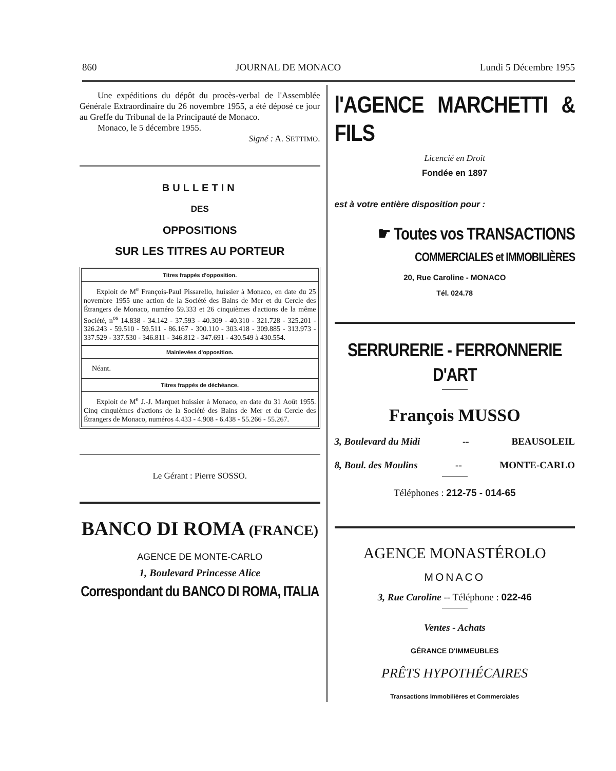860 JOURNAL DE MONACO Lundi 5 Décembre 1955
Une expéditions du dépôt du procès-verbal de l'Assemblée Générale Extraordinaire du 26 novembre 1955, a été déposé ce jour au Greffe du Tribunal de la Principauté de Monaco.
Monaco, le 5 décembre 1955.
Signé : A. SETTIMO.
BULLETIN
DES
OPPOSITIONS
SUR LES TITRES AU PORTEUR
Titres frappés d'opposition.
Exploit de M<sup>e</sup> François-Paul Pissarello, huissier à Monaco, en date du 25 novembre 1955 une action de la Société des Bains de Mer et du Cercle des Étrangers de Monaco, numéro 59.333 et 26 cinquièmes d'actions de la même Société, n<sup>os</sup> 14.838 - 34.142 - 37.593 - 40.309 - 40.310 - 321.728 - 325.201 - 326.243 - 59.510 - 59.511 - 86.167 - 300.110 - 303.418 - 309.885 - 313.973 - 337.529 - 337.530 - 346.811 - 346.812 - 347.691 - 430.549 à 430.554.
Mainlevées d'opposition.
Néant.
Titres frappés de déchéance.
Exploit de M<sup>e</sup> J.-J. Marquet huissier à Monaco, en date du 31 Août 1955. Cinq cinquièmes d'actions de la Société des Bains de Mer et du Cercle des Étrangers de Monaco, numéros 4.433 - 4.908 - 6.438 - 55.266 - 55.267.
Le Gérant : Pierre SOSSO.
BANCO DI ROMA (FRANCE)
AGENCE DE MONTE-CARLO
1, Boulevard Princesse Alice
Correspondant du BANCO DI ROMA, ITALIA
l'AGENCE MARCHETTI & FILS
Licencié en Droit
Fondée en 1897
est à votre entière disposition pour :
☛ Toutes vos TRANSACTIONS
COMMERCIALES et IMMOBILIÈRES
20, Rue Caroline - MONACO
Tél. 024.78
SERRURERIE - FERRONNERIE D'ART
François MUSSO
3, Boulevard du Midi -- BEAUSOLEIL
8, Boul. des Moulins -- MONTE-CARLO
Téléphones : 212-75 - 014-65
AGENCE MONASTÉROLO
MONACO
3, Rue Caroline -- Téléphone : 022-46
Ventes - Achats
GÉRANCE D'IMMEUBLES
PRÊTS HYPOTHÉCAIRES
Transactions Immobilières et Commerciales